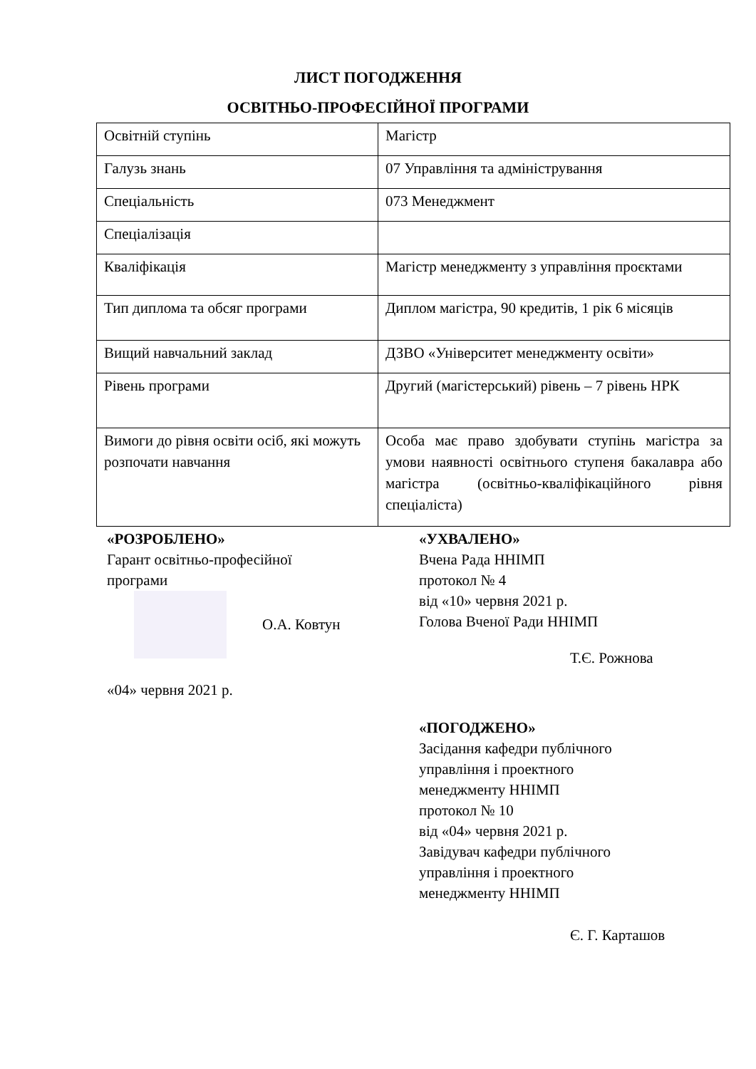ЛИСТ ПОГОДЖЕННЯ
ОСВІТНЬО-ПРОФЕСІЙНОЇ ПРОГРАМИ
| Освітній ступінь | Магістр |
| Галузь знань | 07 Управління та адміністрування |
| Спеціальність | 073 Менеджмент |
| Спеціалізація | |
| Кваліфікація | Магістр менеджменту з управління проєктами |
| Тип диплома та обсяг програми | Диплом магістра, 90 кредитів, 1 рік 6 місяців |
| Вищий навчальний заклад | ДЗВО «Університет менеджменту освіти» |
| Рівень програми | Другий (магістерський) рівень – 7 рівень НРК |
| Вимоги до рівня освіти осіб, які можуть розпочати навчання | Особа має право здобувати ступінь магістра за умови наявності освітнього ступеня бакалавра або магістра (освітньо-кваліфікаційного рівня спеціаліста) |
«РОЗРОБЛЕНО»
Гарант освітньо-професійної
програми
О.А. Ковтун
«04» червня 2021 р.
«УХВАЛЕНО»
Вчена Рада ННІМП
протокол № 4
від «10» червня 2021 р.
Голова Вченої Ради ННІМП
Т.Є. Рожнова
«ПОГОДЖЕНО»
Засідання кафедри публічного
управління і проектного
менеджменту ННІМП
протокол № 10
від «04» червня 2021 р.
Завідувач кафедри публічного
управління і проектного
менеджменту ННІМП
Є. Г. Карташов